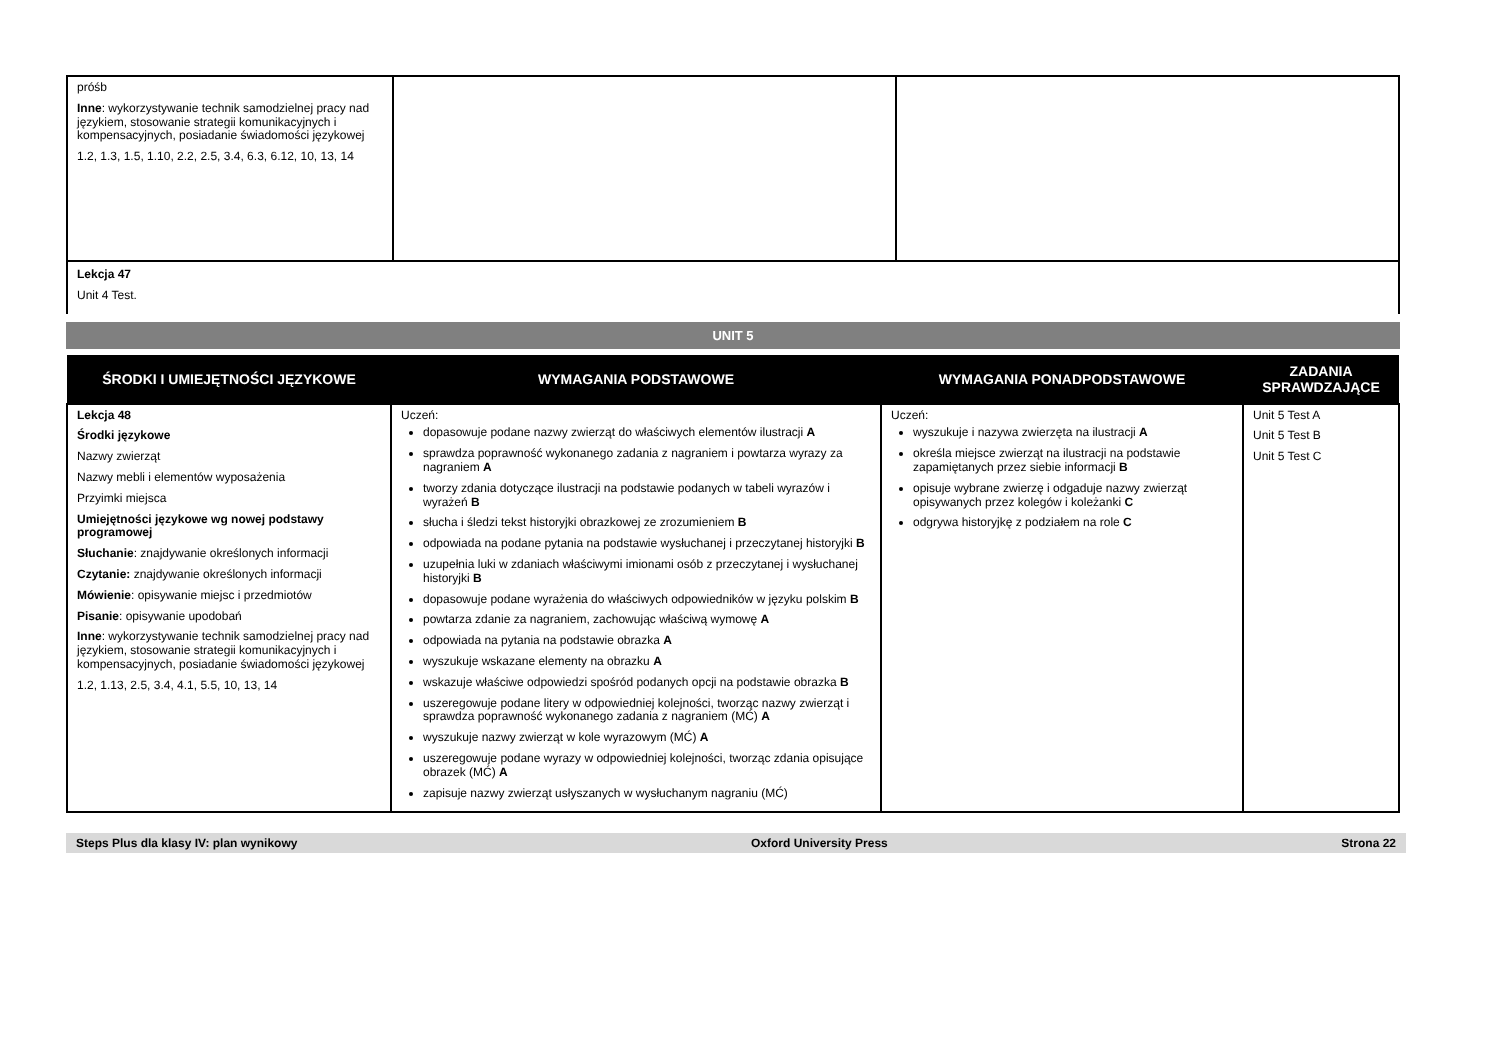| próśb Inne : wykorzystywanie technik samodzielnej pracy nad językiem, stosowanie strategii komunikacyjnych i kompensacyjnych, posiadanie świadomości językowej 1.2, 1.3, 1.5, 1.10, 2.2, 2.5, 3.4, 6.3, 6.12, 10, 13, 14 | | |
| Lekcja 47 Unit 4 Test. | | |
UNIT 5
| ŚRODKI I UMIEJĘTNOŚCI JĘZYKOWE | WYMAGANIA PODSTAWOWE | WYMAGANIA PONADPODSTAWOWE | ZADANIA SPRAWDZAJĄCE |
| --- | --- | --- | --- |
| Lekcja 48 Środki językowe Nazwy zwierząt Nazwy mebli i elementów wyposażenia Przyimki miejsca Umiejętności językowe wg nowej podstawy programowej Słuchanie : znajdywanie określonych informacji Czytanie: znajdywanie określonych informacji Mówienie : opisywanie miejsc i przedmiotów Pisanie : opisywanie upodobań Inne : wykorzystywanie technik samodzielnej pracy nad językiem, stosowanie strategii komunikacyjnych i kompensacyjnych, posiadanie świadomości językowej 1.2, 1.13, 2.5, 3.4, 4.1, 5.5, 10, 13, 14 | Uczeń: dopasowuje podane nazwy zwierząt do właściwych elementów ilustracji A sprawdza poprawność wykonanego zadania z nagraniem i powtarza wyrazy za nagraniem A tworzy zdania dotyczące ilustracji na podstawie podanych w tabeli wyrazów i wyrażeń B słucha i śledzi tekst historyjki obrazkowej ze zrozumieniem B odpowiada na podane pytania na podstawie wysłuchanej i przeczytanej historyjki B uzupełnia luki w zdaniach właściwymi imionami osób z przeczytanej i wysłuchanej historyjki B dopasowuje podane wyrażenia do właściwych odpowiedników w języku polskim B powtarza zdanie za nagraniem, zachowując właściwą wymowę A odpowiada na pytania na podstawie obrazka A wyszukuje wskazane elementy na obrazku A wskazuje właściwe odpowiedzi spośród podanych opcji na podstawie obrazka B uszeregowuje podane litery w odpowiedniej kolejności, tworząc nazwy zwierząt i sprawdza poprawność wykonanego zadania z nagraniem (MĆ) A wyszukuje nazwy zwierząt w kole wyrazowym (MĆ) A uszeregowuje podane wyrazy w odpowiedniej kolejności, tworząc zdania opisujące obrazek (MĆ) A zapisuje nazwy zwierząt usłyszanych w wysłuchanym nagraniu (MĆ) | Uczeń: wyszukuje i nazywa zwierzęta na ilustracji A określa miejsce zwierząt na ilustracji na podstawie zapamiętanych przez siebie informacji B opisuje wybrane zwierzę i odgaduje nazwy zwierząt opisywanych przez kolegów i koleżanki C odgrywa historyjkę z podziałem na role C | Unit 5 Test A Unit 5 Test B Unit 5 Test C |
Steps Plus dla klasy IV: plan wynikowy Oxford University Press Strona 22